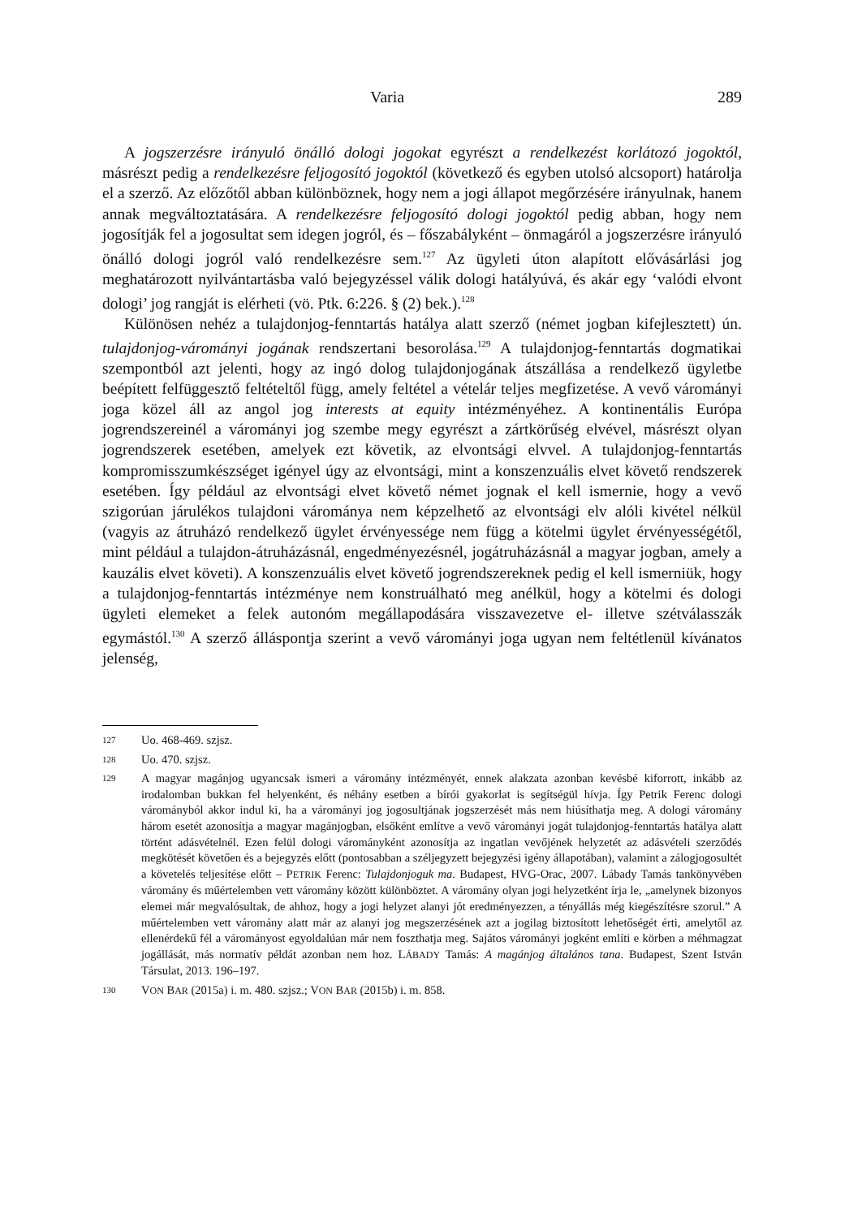Varia 289
A jogszerzésre irányuló önálló dologi jogokat egyrészt a rendelkezést korlátozó jogoktól, másrészt pedig a rendelkezésre feljogosító jogoktól (következő és egyben utolsó alcsoport) határolja el a szerző. Az előzőtől abban különböznek, hogy nem a jogi állapot megőrzésére irányulnak, hanem annak megváltoztatására. A rendelkezésre feljogosító dologi jogoktól pedig abban, hogy nem jogosítják fel a jogosultat sem idegen jogról, és – főszabályként – önmagáról a jogszerzésre irányuló önálló dologi jogról való rendelkezésre sem.<sup>127</sup> Az ügyleti úton alapított elővásárlási jog meghatározott nyilvántartásba való bejegyzéssel válik dologi hatályúvá, és akár egy ‘valódi elvont dologi’ jog rangját is elérheti (vö. Ptk. 6:226. § (2) bek.).<sup>128</sup>
Különösen nehéz a tulajdonjog-fenntartás hatálya alatt szerző (német jogban kifejlesztett) ún. tulajdonjog-várományi jogának rendszertani besorolása.<sup>129</sup> A tulajdonjog-fenntartás dogmatikai szempontból azt jelenti, hogy az ingó dolog tulajdonjogának átszállása a rendelkező ügyletbe beépített felfüggesztő feltételtől függ, amely feltétel a vételár teljes megfizetése. A vevő várományi joga közel áll az angol jog interests at equity intézményéhez. A kontinentális Európa jogrendszereinél a várományi jog szembe megy egyrészt a zártkörűség elvével, másrészt olyan jogrendszerek esetében, amelyek ezt követik, az elvontsági elvvel. A tulajdonjog-fenntartás kompromisszumkészséget igényel úgy az elvontsági, mint a konszenzuális elvet követő rendszerek esetében. Így például az elvontsági elvet követő német jognak el kell ismernie, hogy a vevő szigorúan járulékos tulajdoni várománya nem képzelhető az elvontsági elv alóli kivétel nélkül (vagyis az átruházó rendelkező ügylet érvényessége nem függ a kötelmi ügylet érvényességétől, mint például a tulajdon-átruházásnál, engedményezésnél, jogátruházásnál a magyar jogban, amely a kauzális elvet követi). A konszenzuális elvet követő jogrendszereknek pedig el kell ismerniük, hogy a tulajdonjog-fenntartás intézménye nem konstruálható meg anélkül, hogy a kötelmi és dologi ügyleti elemeket a felek autonóm megállapodására visszavezetve el- illetve szétválasszák egymástól.<sup>130</sup> A szerző álláspontja szerint a vevő várományi joga ugyan nem feltétlenül kívánatos jelenség,
127 Uo. 468-469. szjsz.
128 Uo. 470. szjsz.
129 A magyar magánjog ugyancsak ismeri a váromány intézményét, ennek alakzata azonban kevésbé kiforrott, inkább az irodalomban bukkan fel helyenként, és néhány esetben a bírói gyakorlat is segítségül hívja. Így Petrik Ferenc dologi várományból akkor indul ki, ha a várományi jog jogosultjának jogszerzését más nem hiúsíthatja meg. A dologi váromány három esetét azonosítja a magyar magánjogban, elsőként említve a vevő várományi jogát tulajdonjog-fenntartás hatálya alatt történt adásvételnél. Ezen felül dologi várományként azonosítja az ingatlan vevőjének helyzetét az adásvételi szerződés megkötését követően és a bejegyzés előtt (pontosabban a széljegyzett bejegyzési igény állapotában), valamint a zálogjogosultét a követelés teljesítése előtt – PETRIK Ferenc: Tulajdonjoguk ma. Budapest, HVG-Orac, 2007. Lábady Tamás tankönyvében váromány és műértelemben vett váromány között különböztet. A váromány olyan jogi helyzetként írja le, „amelynek bizonyos elemei már megvalósultak, de ahhoz, hogy a jogi helyzet alanyi jót eredményezzen, a tényállás még kiegészítésre szorul.” A műértelemben vett váromány alatt már az alanyi jog megszerzésének azt a jogilag biztosított lehetőségét érti, amelytől az ellenérdekű fél a várományost egyoldalúan már nem foszthatja meg. Sajátos várományi jogként említi e körben a méhmagzat jogállását, más normatív példát azonban nem hoz. LÁBADY Tamás: A magánjog általános tana. Budapest, Szent István Társulat, 2013. 196–197.
130 VON BAR (2015a) i. m. 480. szjsz.; VON BAR (2015b) i. m. 858.